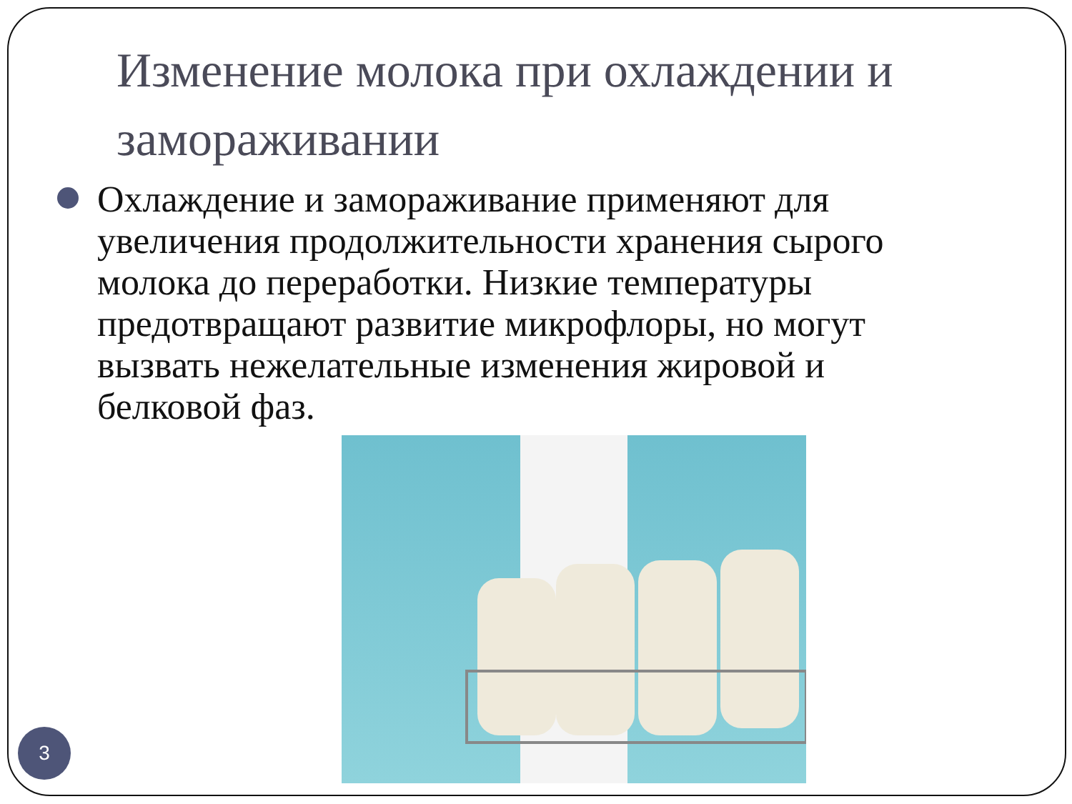Изменение молока при охлаждении и замораживании
Охлаждение и замораживание применяют для увеличения продолжительности хранения сырого молока до переработки. Низкие температуры предотвращают развитие микрофлоры, но могут вызвать нежелательные изменения жировой и белковой фаз.
3